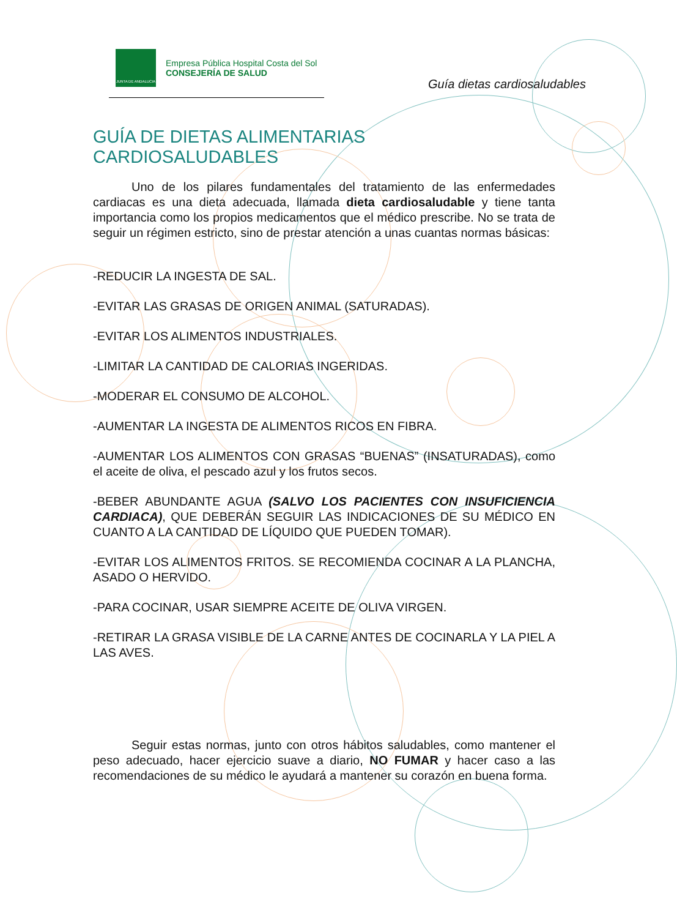JUNTA DE ANDALUCIA
Empresa Pública Hospital Costa del Sol
CONSEJERÍA DE SALUD
Guía dietas cardiosaludables
GUÍA DE DIETAS ALIMENTARIAS CARDIOSALUDABLES
Uno de los pilares fundamentales del tratamiento de las enfermedades cardiacas es una dieta adecuada, llamada dieta cardiosaludable y tiene tanta importancia como los propios medicamentos que el médico prescribe. No se trata de seguir un régimen estricto, sino de prestar atención a unas cuantas normas básicas:
-REDUCIR LA INGESTA DE SAL.
-EVITAR LAS GRASAS DE ORIGEN ANIMAL (SATURADAS).
-EVITAR LOS ALIMENTOS INDUSTRIALES.
-LIMITAR LA CANTIDAD DE CALORIAS INGERIDAS.
-MODERAR EL CONSUMO DE ALCOHOL.
-AUMENTAR LA INGESTA DE ALIMENTOS RICOS EN FIBRA.
-AUMENTAR LOS ALIMENTOS CON GRASAS “BUENAS” (INSATURADAS), como el aceite de oliva, el pescado azul y los frutos secos.
-BEBER ABUNDANTE AGUA (SALVO LOS PACIENTES CON INSUFICIENCIA CARDIACA), QUE DEBERÁN SEGUIR LAS INDICACIONES DE SU MÉDICO EN CUANTO A LA CANTIDAD DE LÍQUIDO QUE PUEDEN TOMAR).
-EVITAR LOS ALIMENTOS FRITOS. SE RECOMIENDA COCINAR A LA PLANCHA, ASADO O HERVIDO.
-PARA COCINAR, USAR SIEMPRE ACEITE DE OLIVA VIRGEN.
-RETIRAR LA GRASA VISIBLE DE LA CARNE ANTES DE COCINARLA Y LA PIEL A LAS AVES.
Seguir estas normas, junto con otros hábitos saludables, como mantener el peso adecuado, hacer ejercicio suave a diario, NO FUMAR y hacer caso a las recomendaciones de su médico le ayudará a mantener su corazón en buena forma.